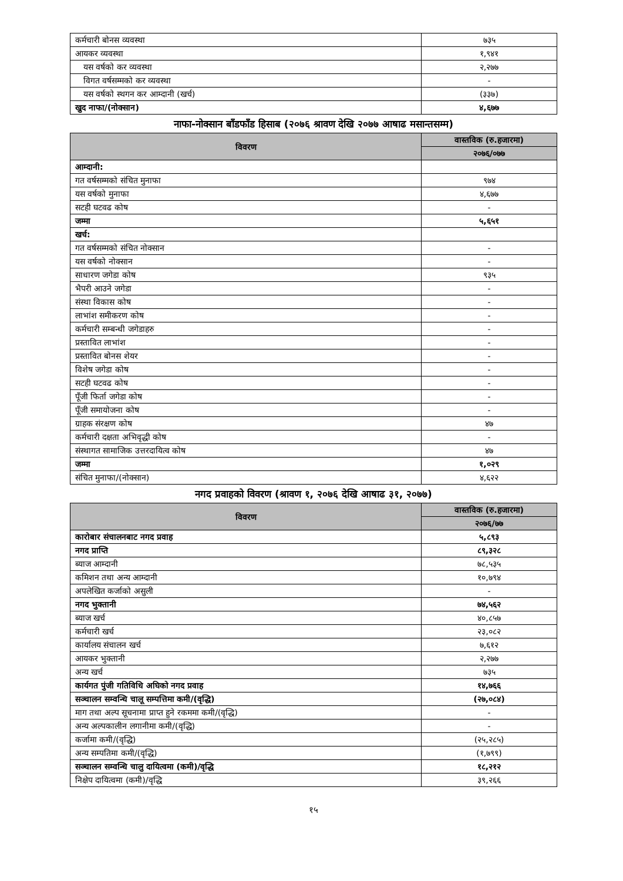| कर्मचारी बोनस व्यवस्था | ७३५ |
| आयकर व्यवस्था | १,९४१ |
| यस वर्षको कर व्यवस्था | २,२७७ |
| विगत वर्षसम्मको कर व्यवस्था | - |
| यस वर्षको स्थगन कर आम्दानी (खर्च) | (३३७) |
| खुद नाफा/(नोक्सान) | ४,६७७ |
नाफा-नोक्सान बाँडफाँड हिसाब (२०७६ श्रावण देखि २०७७ आषाढ मसान्तसम्म)
| विवरण | वास्तविक (रु.हजारमा) |
| --- | --- |
| | २०७६/०७७ |
| आम्दानी: | |
| गत वर्षसम्मको संचित मुनाफा | ९७४ |
| यस वर्षको मुनाफा | ४,६७७ |
| सटही घटवढ कोष | - |
| जम्मा | ५,६५१ |
| खर्च: | |
| गत वर्षसम्मको संचित नोक्सान | - |
| यस वर्षको नोक्सान | - |
| साधारण जगेडा कोष | ९३५ |
| भैपरी आउने जगेडा | - |
| संस्था विकास कोष | - |
| लाभांश समीकरण कोष | - |
| कर्मचारी सम्बन्धी जगेडाहरु | - |
| प्रस्तावित लाभांश | - |
| प्रस्तावित बोनस शेयर | - |
| विशेष जगेडा कोष | - |
| सटही घटवढ कोष | - |
| पूँजी फिर्ता जगेडा कोष | - |
| पूँजी समायोजना कोष | - |
| ग्राहक संरक्षण कोष | ४७ |
| कर्मचारी दक्षता अभिवृद्धी कोष | - |
| संस्थागत सामाजिक उत्तरदायित्व कोष | ४७ |
| जम्मा | १,०२९ |
| संचित मुनाफा/(नोक्सान) | ४,६२२ |
नगद प्रवाहको विवरण (श्रावण १, २०७६ देखि आषाढ ३१, २०७७)
| विवरण | वास्तविक (रु.हजारमा) |
| --- | --- |
| | २०७६/७७ |
| कारोबार संचालनबाट नगद प्रवाह | ५,८९३ |
| नगद प्राप्ति | ८९,३२८ |
| ब्याज आम्दानी | ७८,५३५ |
| कमिशन तथा अन्य आम्दानी | १०,७९४ |
| अपलेखित कर्जाको असुली | - |
| नगद भुक्तानी | ७४,५६२ |
| ब्याज खर्च | ४०,८५७ |
| कर्मचारी खर्च | २३,०८२ |
| कार्यालय संचालन खर्च | ७,६१२ |
| आयकर भुक्तानी | २,२७७ |
| अन्य खर्च | ७३५ |
| कार्यगत पुंजी गतिविधि अघिको नगद प्रवाह | १४,७६६ |
| सञ्चालन सम्वन्धि चालू सम्पत्तिमा कमी/(वृद्धि) | (२७,०८४) |
| माग तथा अल्प सूचनामा प्राप्त हुने रकममा कमी/(वृद्धि) | - |
| अन्य अल्पकालीन लगानीमा कमी/(वृद्धि) | - |
| कर्जामा कमी/(वृद्धि) | (२५,२८५) |
| अन्य सम्पतिमा कमी/(वृद्धि) | (१,७९९) |
| सञ्चालन सम्वन्धि चालु दायित्वमा (कमी)/वृद्धि | १८,२१२ |
| निक्षेप दायित्वमा (कमी)/वृद्धि | ३९,२६६ |
१५